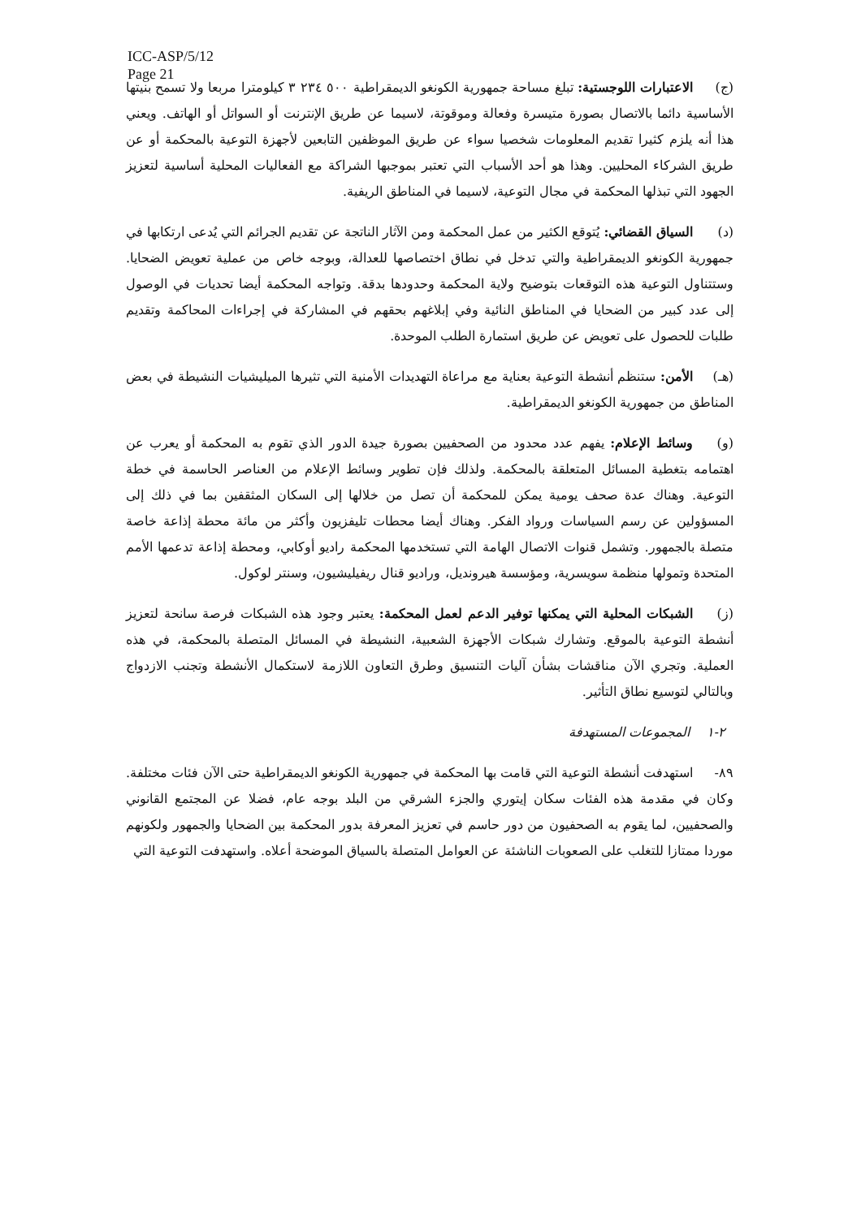ICC-ASP/5/12
Page 21
(ج) الاعتبارات اللوجستية: تبلغ مساحة جمهورية الكونغو الديمقراطية ٥٠٠ ٢٣٤ ٣ كيلومترا مربعا ولا تسمح بنيتها الأساسية دائما بالاتصال بصورة متيسرة وفعالة وموقوتة، لاسيما عن طريق الإنترنت أو السواتل أو الهاتف. ويعني هذا أنه يلزم كثيرا تقديم المعلومات شخصيا سواء عن طريق الموظفين التابعين لأجهزة التوعية بالمحكمة أو عن طريق الشركاء المحليين. وهذا هو أحد الأسباب التي تعتبر بموجبها الشراكة مع الفعاليات المحلية أساسية لتعزيز الجهود التي تبذلها المحكمة في مجال التوعية، لاسيما في المناطق الريفية.
(د) السياق القضائي: يُتوقع الكثير من عمل المحكمة ومن الآثار الناتجة عن تقديم الجرائم التي يُدعى ارتكابها في جمهورية الكونغو الديمقراطية والتي تدخل في نطاق اختصاصها للعدالة، وبوجه خاص من عملية تعويض الضحايا. وستتناول التوعية هذه التوقعات بتوضيح ولاية المحكمة وحدودها بدقة. وتواجه المحكمة أيضا تحديات في الوصول إلى عدد كبير من الضحايا في المناطق النائية وفي إبلاغهم بحقهم في المشاركة في إجراءات المحاكمة وتقديم طلبات للحصول على تعويض عن طريق استمارة الطلب الموحدة.
(هـ) الأمن: ستنظم أنشطة التوعية بعناية مع مراعاة التهديدات الأمنية التي تثيرها الميليشيات النشيطة في بعض المناطق من جمهورية الكونغو الديمقراطية.
(و) وسائط الإعلام: يفهم عدد محدود من الصحفيين بصورة جيدة الدور الذي تقوم به المحكمة أو يعرب عن اهتمامه بتغطية المسائل المتعلقة بالمحكمة. ولذلك فإن تطوير وسائط الإعلام من العناصر الحاسمة في خطة التوعية. وهناك عدة صحف يومية يمكن للمحكمة أن تصل من خلالها إلى السكان المثقفين بما في ذلك إلى المسؤولين عن رسم السياسات ورواد الفكر. وهناك أيضا محطات تليفزيون وأكثر من مائة محطة إذاعة خاصة متصلة بالجمهور. وتشمل قنوات الاتصال الهامة التي تستخدمها المحكمة راديو أوكابي، ومحطة إذاعة تدعمها الأمم المتحدة وتمولها منظمة سويسرية، ومؤسسة هيرونديل، وراديو قنال ريفيليشيون، وسنتر لوكول.
(ز) الشبكات المحلية التي يمكنها توفير الدعم لعمل المحكمة: يعتبر وجود هذه الشبكات فرصة سانحة لتعزيز أنشطة التوعية بالموقع. وتشارك شبكات الأجهزة الشعبية، النشيطة في المسائل المتصلة بالمحكمة، في هذه العملية. وتجري الآن مناقشات بشأن آليات التنسيق وطرق التعاون اللازمة لاستكمال الأنشطة وتجنب الازدواج وبالتالي لتوسيع نطاق التأثير.
٢-١ المجموعات المستهدفة
٨٩- استهدفت أنشطة التوعية التي قامت بها المحكمة في جمهورية الكونغو الديمقراطية حتى الآن فئات مختلفة. وكان في مقدمة هذه الفئات سكان إيتوري والجزء الشرقي من البلد بوجه عام، فضلا عن المجتمع القانوني والصحفيين، لما يقوم به الصحفيون من دور حاسم في تعزيز المعرفة بدور المحكمة بين الضحايا والجمهور ولكونهم موردا ممتازا للتغلب على الصعوبات الناشئة عن العوامل المتصلة بالسياق الموضحة أعلاه. واستهدفت التوعية التي